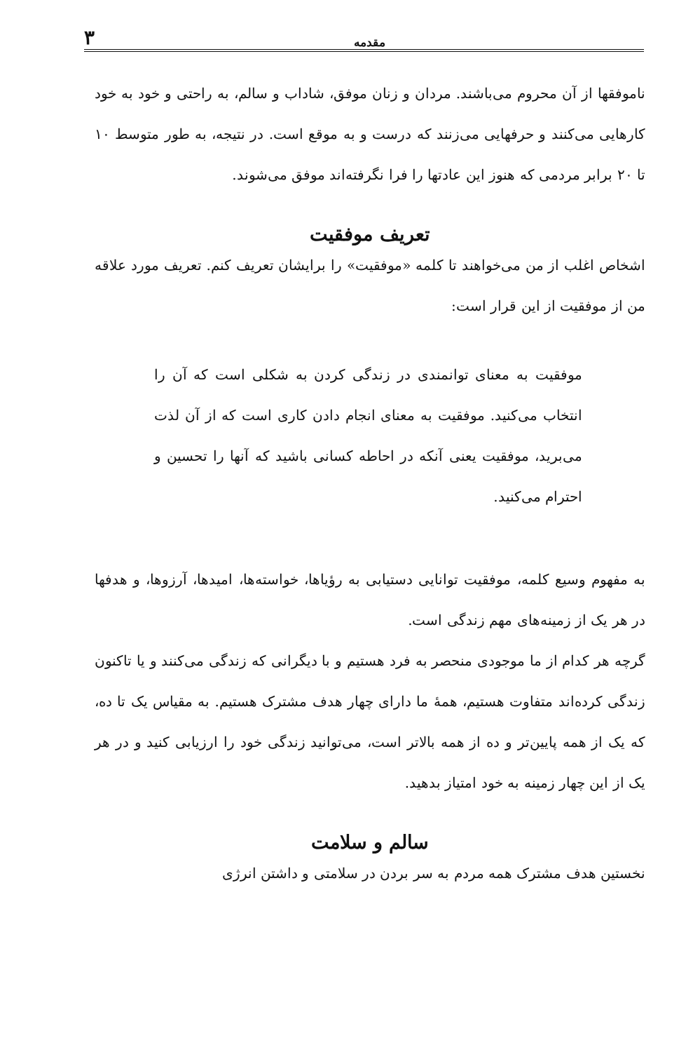مقدمه ۳
ناموفقها از آن محروم می‌باشند. مردان و زنان موفق، شاداب و سالم، به راحتی و خود به خود کارهایی می‌کنند و حرفهایی می‌زنند که درست و به موقع است. در نتیجه، به طور متوسط ۱۰ تا ۲۰ برابر مردمی که هنوز این عادتها را فرا نگرفته‌اند موفق می‌شوند.
تعریف موفقیت
اشخاص اغلب از من می‌خواهند تا کلمه «موفقیت» را برایشان تعریف کنم. تعریف مورد علاقه من از موفقیت از این قرار است:
موفقیت به معنای توانمندی در زندگی کردن به شکلی است که آن را انتخاب می‌کنید. موفقیت به معنای انجام دادن کاری است که از آن لذت می‌برید، موفقیت یعنی آنکه در احاطه کسانی باشید که آنها را تحسین و احترام می‌کنید.
به مفهوم وسیع کلمه، موفقیت توانایی دستیابی به رؤیاها، خواسته‌ها، امیدها، آرزوها، و هدفها در هر یک از زمینه‌های مهم زندگی است.
گرچه هر کدام از ما موجودی منحصر به فرد هستیم و با دیگرانی که زندگی می‌کنند و یا تاکنون زندگی کرده‌اند متفاوت هستیم، همهٔ ما دارای چهار هدف مشترک هستیم. به مقیاس یک تا ده، که یک از همه پایین‌تر و ده از همه بالاتر است، می‌توانید زندگی خود را ارزیابی کنید و در هر یک از این چهار زمینه به خود امتیاز بدهید.
سالم و سلامت
نخستین هدف مشترک همه مردم به سر بردن در سلامتی و داشتن انرژی